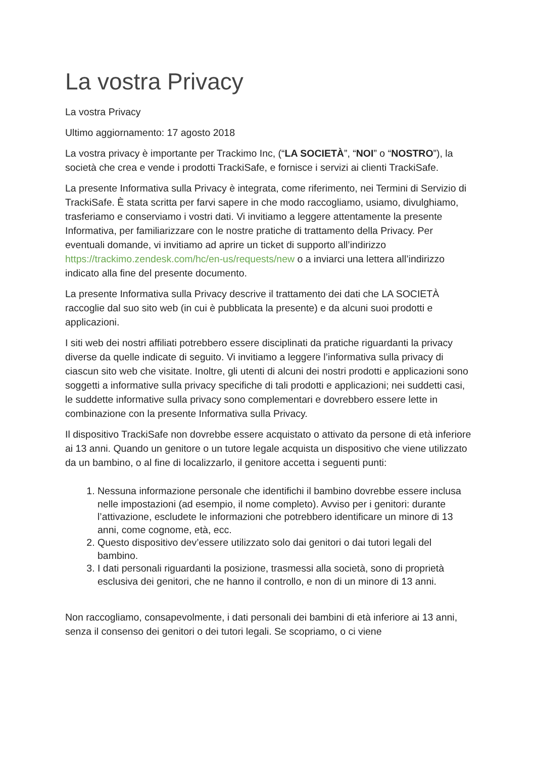La vostra Privacy
La vostra Privacy
Ultimo aggiornamento: 17 agosto 2018
La vostra privacy è importante per Trackimo Inc, (“LA SOCIETÀ”, “NOI” o “NOSTRO”), la società che crea e vende i prodotti TrackiSafe, e fornisce i servizi ai clienti TrackiSafe.
La presente Informativa sulla Privacy è integrata, come riferimento, nei Termini di Servizio di TrackiSafe. È stata scritta per farvi sapere in che modo raccogliamo, usiamo, divulghiamo, trasferiamo e conserviamo i vostri dati. Vi invitiamo a leggere attentamente la presente Informativa, per familiarizzare con le nostre pratiche di trattamento della Privacy. Per eventuali domande, vi invitiamo ad aprire un ticket di supporto all’indirizzo https://trackimo.zendesk.com/hc/en-us/requests/new o a inviarci una lettera all’indirizzo indicato alla fine del presente documento.
La presente Informativa sulla Privacy descrive il trattamento dei dati che LA SOCIETÀ raccoglie dal suo sito web (in cui è pubblicata la presente) e da alcuni suoi prodotti e applicazioni.
I siti web dei nostri affiliati potrebbero essere disciplinati da pratiche riguardanti la privacy diverse da quelle indicate di seguito. Vi invitiamo a leggere l’informativa sulla privacy di ciascun sito web che visitate. Inoltre, gli utenti di alcuni dei nostri prodotti e applicazioni sono soggetti a informative sulla privacy specifiche di tali prodotti e applicazioni; nei suddetti casi, le suddette informative sulla privacy sono complementari e dovrebbero essere lette in combinazione con la presente Informativa sulla Privacy.
Il dispositivo TrackiSafe non dovrebbe essere acquistato o attivato da persone di età inferiore ai 13 anni. Quando un genitore o un tutore legale acquista un dispositivo che viene utilizzato da un bambino, o al fine di localizzarlo, il genitore accetta i seguenti punti:
1. Nessuna informazione personale che identifichi il bambino dovrebbe essere inclusa nelle impostazioni (ad esempio, il nome completo). Avviso per i genitori: durante l’attivazione, escludete le informazioni che potrebbero identificare un minore di 13 anni, come cognome, età, ecc.
2. Questo dispositivo dev’essere utilizzato solo dai genitori o dai tutori legali del bambino.
3. I dati personali riguardanti la posizione, trasmessi alla società, sono di proprietà esclusiva dei genitori, che ne hanno il controllo, e non di un minore di 13 anni.
Non raccogliamo, consapevolmente, i dati personali dei bambini di età inferiore ai 13 anni, senza il consenso dei genitori o dei tutori legali. Se scopriamo, o ci viene